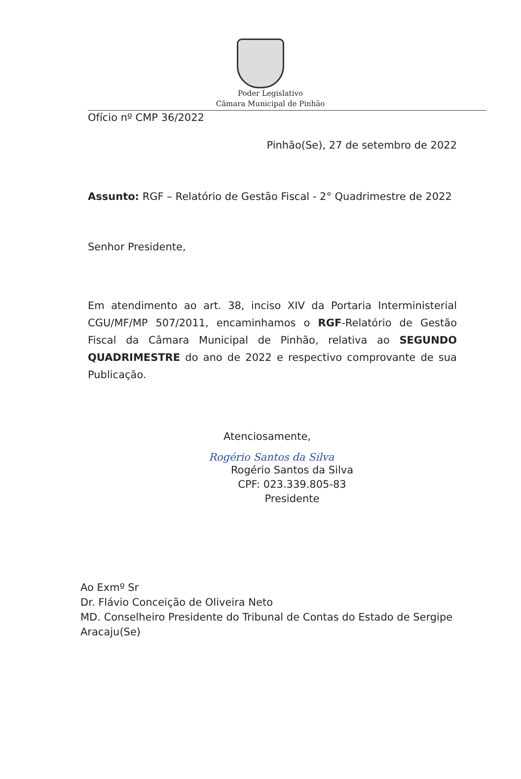Poder Legislativo
Câmara Municipal de Pinhão
Ofício nº CMP 36/2022
Pinhão(Se), 27 de setembro de 2022
Assunto: RGF – Relatório de Gestão Fiscal - 2° Quadrimestre de 2022
Senhor Presidente,
Em atendimento ao art. 38, inciso XIV da Portaria Interministerial CGU/MF/MP 507/2011, encaminhamos o RGF-Relatório de Gestão Fiscal da Câmara Municipal de Pinhão, relativa ao SEGUNDO QUADRIMESTRE do ano de 2022 e respectivo comprovante de sua Publicação.
Atenciosamente,
Rogério Santos da Silva
Rogério Santos da Silva
CPF: 023.339.805-83
Presidente
Ao Exmº Sr
Dr. Flávio Conceição de Oliveira Neto
MD. Conselheiro Presidente do Tribunal de Contas do Estado de Sergipe
Aracaju(Se)